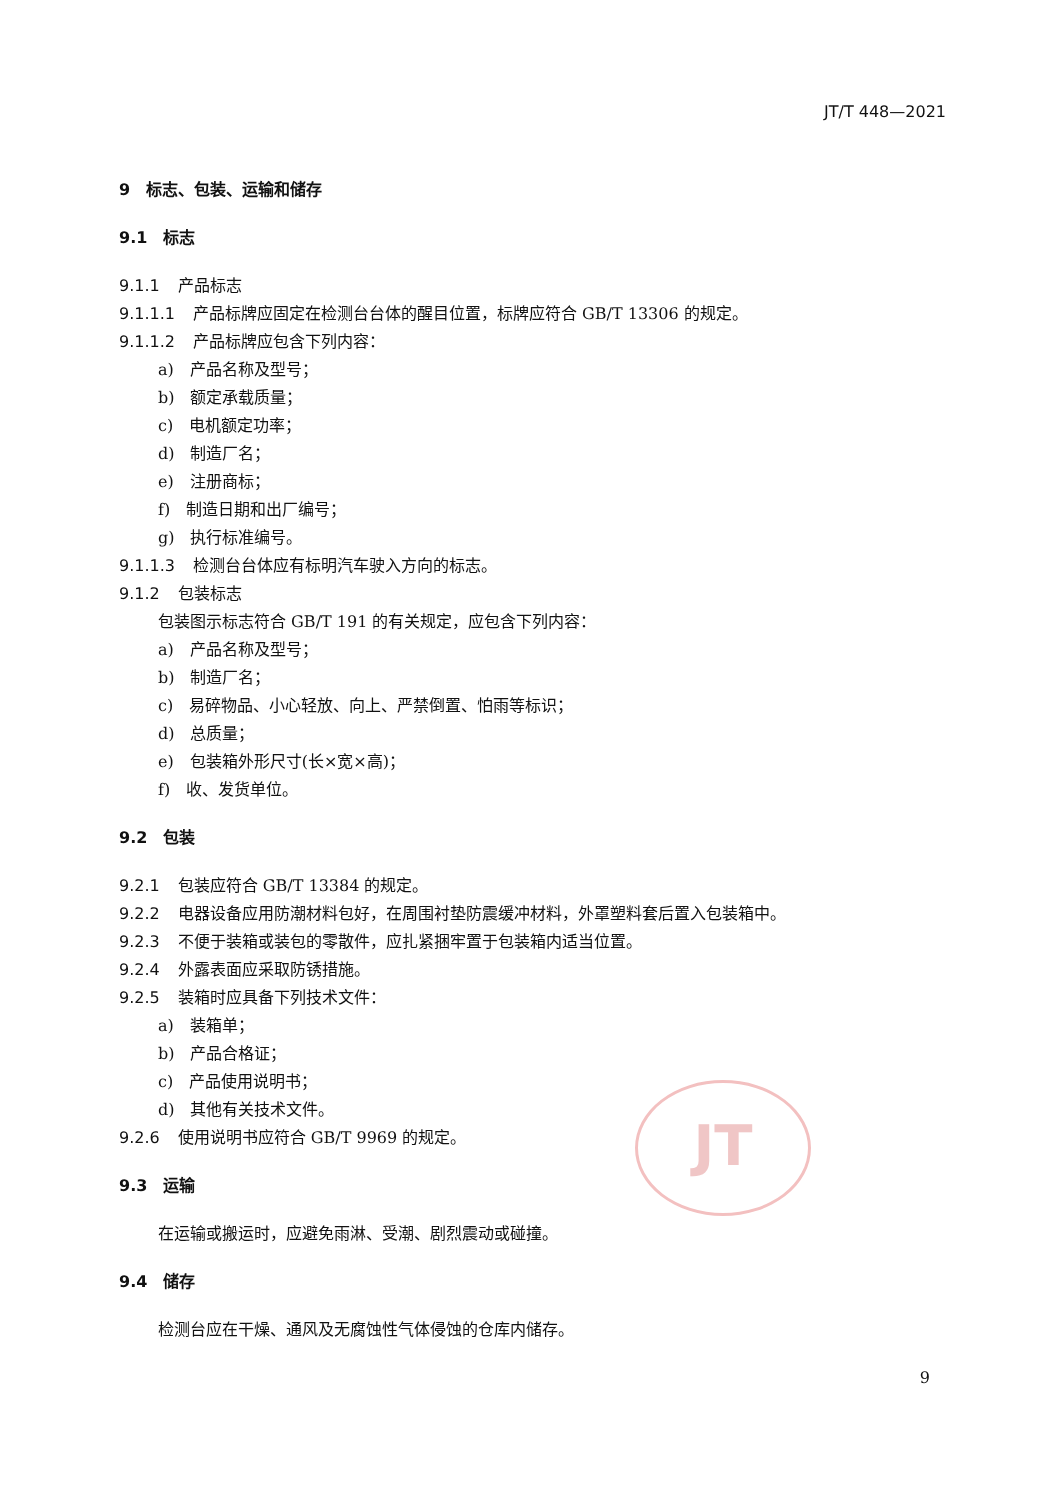JT/T 448—2021
JT
9　标志、包装、运输和储存
9.1　标志
9.1.1 产品标志
9.1.1.1 产品标牌应固定在检测台台体的醒目位置，标牌应符合 GB/T 13306 的规定。
9.1.1.2 产品标牌应包含下列内容：
a)　产品名称及型号；
b)　额定承载质量；
c)　电机额定功率；
d)　制造厂名；
e)　注册商标；
f)　制造日期和出厂编号；
g)　执行标准编号。
9.1.1.3 检测台台体应有标明汽车驶入方向的标志。
9.1.2 包装标志
包装图示标志符合 GB/T 191 的有关规定，应包含下列内容：
a)　产品名称及型号；
b)　制造厂名；
c)　易碎物品、小心轻放、向上、严禁倒置、怕雨等标识；
d)　总质量；
e)　包装箱外形尺寸(长×宽×高)；
f)　收、发货单位。
9.2　包装
9.2.1 包装应符合 GB/T 13384 的规定。
9.2.2 电器设备应用防潮材料包好，在周围衬垫防震缓冲材料，外罩塑料套后置入包装箱中。
9.2.3 不便于装箱或装包的零散件，应扎紧捆牢置于包装箱内适当位置。
9.2.4 外露表面应采取防锈措施。
9.2.5 装箱时应具备下列技术文件：
a)　装箱单；
b)　产品合格证；
c)　产品使用说明书；
d)　其他有关技术文件。
9.2.6 使用说明书应符合 GB/T 9969 的规定。
9.3　运输
在运输或搬运时，应避免雨淋、受潮、剧烈震动或碰撞。
9.4　储存
检测台应在干燥、通风及无腐蚀性气体侵蚀的仓库内储存。
9